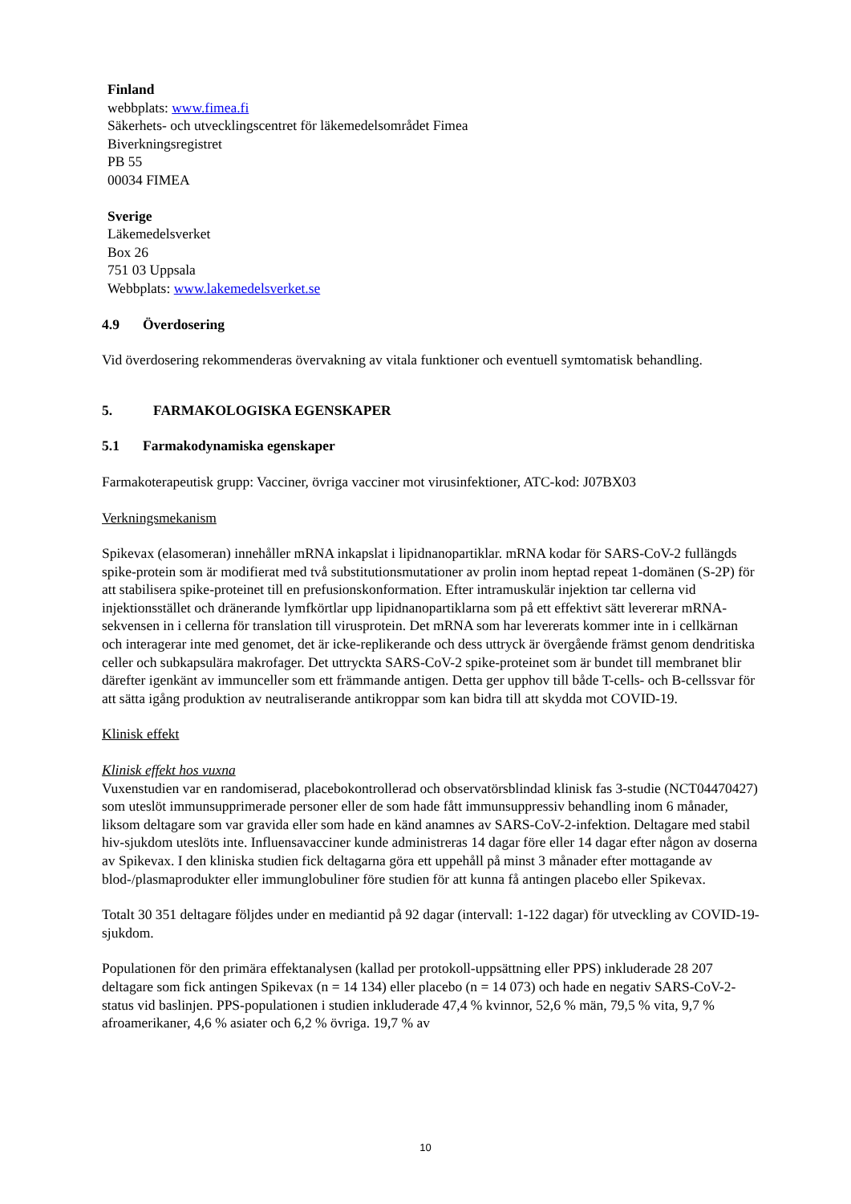Finland
webbplats: www.fimea.fi
Säkerhets- och utvecklingscentret för läkemedelsområdet Fimea
Biverkningsregistret
PB 55
00034 FIMEA
Sverige
Läkemedelsverket
Box 26
751 03 Uppsala
Webbplats: www.lakemedelsverket.se
4.9 Överdosering
Vid överdosering rekommenderas övervakning av vitala funktioner och eventuell symtomatisk behandling.
5. FARMAKOLOGISKA EGENSKAPER
5.1 Farmakodynamiska egenskaper
Farmakoterapeutisk grupp: Vacciner, övriga vacciner mot virusinfektioner, ATC-kod: J07BX03
Verkningsmekanism
Spikevax (elasomeran) innehåller mRNA inkapslat i lipidnanopartiklar. mRNA kodar för SARS-CoV-2 fullängds spike-protein som är modifierat med två substitutionsmutationer av prolin inom heptad repeat 1-domänen (S-2P) för att stabilisera spike-proteinet till en prefusionskonformation. Efter intramuskulär injektion tar cellerna vid injektionsstället och dränerande lymfkörtlar upp lipidnanopartiklarna som på ett effektivt sätt levererar mRNA-sekvensen in i cellerna för translation till virusprotein. Det mRNA som har levererats kommer inte in i cellkärnan och interagerar inte med genomet, det är icke-replikerande och dess uttryck är övergående främst genom dendritiska celler och subkapsulära makrofager. Det uttryckta SARS-CoV-2 spike-proteinet som är bundet till membranet blir därefter igenkänt av immunceller som ett främmande antigen. Detta ger upphov till både T-cells- och B-cellssvar för att sätta igång produktion av neutraliserande antikroppar som kan bidra till att skydda mot COVID-19.
Klinisk effekt
Klinisk effekt hos vuxna
Vuxenstudien var en randomiserad, placebokontrollerad och observatörsblindad klinisk fas 3-studie (NCT04470427) som uteslöt immunsupprimerade personer eller de som hade fått immunsuppressiv behandling inom 6 månader, liksom deltagare som var gravida eller som hade en känd anamnes av SARS-CoV-2-infektion. Deltagare med stabil hiv-sjukdom uteslöts inte. Influensavacciner kunde administreras 14 dagar före eller 14 dagar efter någon av doserna av Spikevax. I den kliniska studien fick deltagarna göra ett uppehåll på minst 3 månader efter mottagande av blod-/plasmaprodukter eller immunglobuliner före studien för att kunna få antingen placebo eller Spikevax.
Totalt 30 351 deltagare följdes under en mediantid på 92 dagar (intervall: 1-122 dagar) för utveckling av COVID-19-sjukdom.
Populationen för den primära effektanalysen (kallad per protokoll-uppsättning eller PPS) inkluderade 28 207 deltagare som fick antingen Spikevax (n = 14 134) eller placebo (n = 14 073) och hade en negativ SARS-CoV-2-status vid baslinjen. PPS-populationen i studien inkluderade 47,4 % kvinnor, 52,6 % män, 79,5 % vita, 9,7 % afroamerikaner, 4,6 % asiater och 6,2 % övriga. 19,7 % av
10